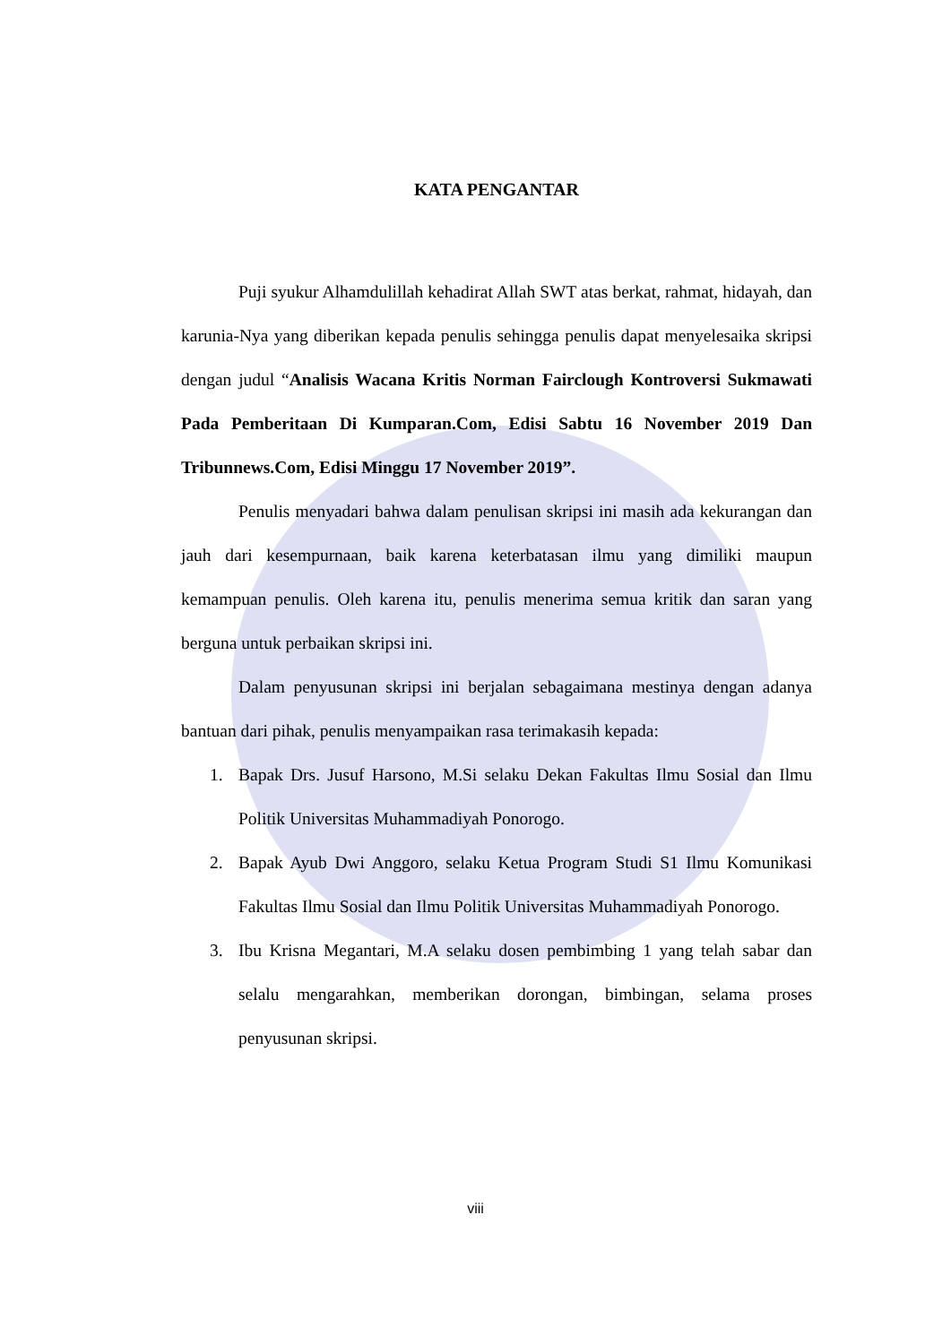KATA PENGANTAR
Puji syukur Alhamdulillah kehadirat Allah SWT atas berkat, rahmat, hidayah, dan karunia-Nya yang diberikan kepada penulis sehingga penulis dapat menyelesaika skripsi dengan judul “Analisis Wacana Kritis Norman Fairclough Kontroversi Sukmawati Pada Pemberitaan Di Kumparan.Com, Edisi Sabtu 16 November 2019 Dan Tribunnews.Com, Edisi Minggu 17 November 2019”.
Penulis menyadari bahwa dalam penulisan skripsi ini masih ada kekurangan dan jauh dari kesempurnaan, baik karena keterbatasan ilmu yang dimiliki maupun kemampuan penulis. Oleh karena itu, penulis menerima semua kritik dan saran yang berguna untuk perbaikan skripsi ini.
Dalam penyusunan skripsi ini berjalan sebagaimana mestinya dengan adanya bantuan dari pihak, penulis menyampaikan rasa terimakasih kepada:
1. Bapak Drs. Jusuf Harsono, M.Si selaku Dekan Fakultas Ilmu Sosial dan Ilmu Politik Universitas Muhammadiyah Ponorogo.
2. Bapak Ayub Dwi Anggoro, selaku Ketua Program Studi S1 Ilmu Komunikasi Fakultas Ilmu Sosial dan Ilmu Politik Universitas Muhammadiyah Ponorogo.
3. Ibu Krisna Megantari, M.A selaku dosen pembimbing 1 yang telah sabar dan selalu mengarahkan, memberikan dorongan, bimbingan, selama proses penyusunan skripsi.
viii